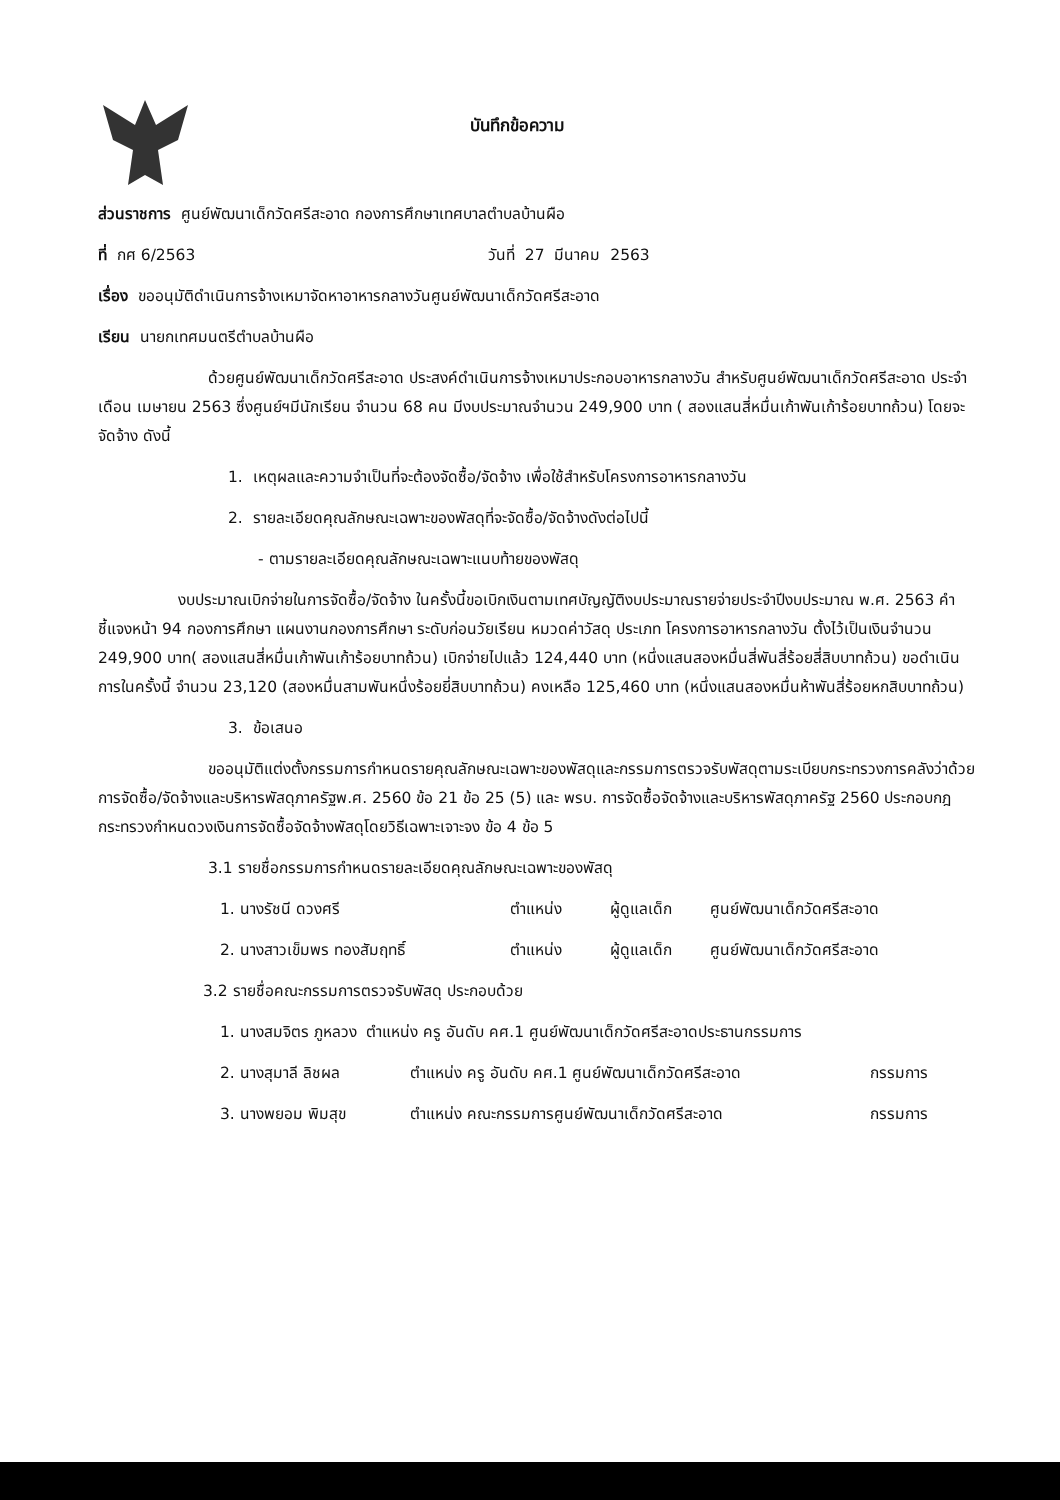บันทึกข้อความ
ส่วนราชการ ศูนย์พัฒนาเด็กวัดศรีสะอาด กองการศึกษาเทศบาลตำบลบ้านผือ
ที่ กศ 6/2563 วันที่ 27 มีนาคม 2563
เรื่อง ขออนุมัติดำเนินการจ้างเหมาจัดหาอาหารกลางวันศูนย์พัฒนาเด็กวัดศรีสะอาด
เรียน นายกเทศมนตรีตำบลบ้านผือ
ด้วยศูนย์พัฒนาเด็กวัดศรีสะอาด ประสงค์ดำเนินการจ้างเหมาประกอบอาหารกลางวัน สำหรับศูนย์พัฒนาเด็กวัดศรีสะอาด ประจำเดือน เมษายน 2563 ซึ่งศูนย์ฯมีนักเรียน จำนวน 68 คน มีงบประมาณจำนวน 249,900 บาท ( สองแสนสี่หมื่นเก้าพันเก้าร้อยบาทถ้วน) โดยจะจัดจ้าง ดังนี้
1. เหตุผลและความจำเป็นที่จะต้องจัดซื้อ/จัดจ้าง เพื่อใช้สำหรับโครงการอาหารกลางวัน
2. รายละเอียดคุณลักษณะเฉพาะของพัสดุที่จะจัดซื้อ/จัดจ้างดังต่อไปนี้
- ตามรายละเอียดคุณลักษณะเฉพาะแนบท้ายของพัสดุ
งบประมาณเบิกจ่ายในการจัดซื้อ/จัดจ้าง ในครั้งนี้ขอเบิกเงินตามเทศบัญญัติงบประมาณรายจ่ายประจำปีงบประมาณ พ.ศ. 2563 คำชี้แจงหน้า 94 กองการศึกษา แผนงานกองการศึกษา ระดับก่อนวัยเรียน หมวดค่าวัสดุ ประเภท โครงการอาหารกลางวัน ตั้งไว้เป็นเงินจำนวน 249,900 บาท( สองแสนสี่หมื่นเก้าพันเก้าร้อยบาทถ้วน) เบิกจ่ายไปแล้ว 124,440 บาท (หนึ่งแสนสองหมื่นสี่พันสี่ร้อยสี่สิบบาทถ้วน) ขอดำเนินการในครั้งนี้ จำนวน 23,120 (สองหมื่นสามพันหนึ่งร้อยยี่สิบบาทถ้วน) คงเหลือ 125,460 บาท (หนึ่งแสนสองหมื่นห้าพันสี่ร้อยหกสิบบาทถ้วน)
3. ข้อเสนอ
ขออนุมัติแต่งตั้งกรรมการกำหนดรายคุณลักษณะเฉพาะของพัสดุและกรรมการตรวจรับพัสดุตามระเบียบกระทรวงการคลังว่าด้วยการจัดซื้อ/จัดจ้างและบริหารพัสดุภาครัฐพ.ศ. 2560 ข้อ 21 ข้อ 25 (5) และ พรบ. การจัดซื้อจัดจ้างและบริหารพัสดุภาครัฐ 2560 ประกอบกฎกระทรวงกำหนดวงเงินการจัดซื้อจัดจ้างพัสดุโดยวิธีเฉพาะเจาะจง ข้อ 4 ข้อ 5
3.1 รายชื่อกรรมการกำหนดรายละเอียดคุณลักษณะเฉพาะของพัสดุ
1. นางรัชนี ดวงศรี ตำแหน่ง ผู้ดูแลเด็ก ศูนย์พัฒนาเด็กวัดศรีสะอาด
2. นางสาวเข็มพร ทองสัมฤทธิ์ ตำแหน่ง ผู้ดูแลเด็ก ศูนย์พัฒนาเด็กวัดศรีสะอาด
3.2 รายชื่อคณะกรรมการตรวจรับพัสดุ ประกอบด้วย
1. นางสมจิตร ภูหลวง ตำแหน่ง ครู อันดับ คศ.1 ศูนย์พัฒนาเด็กวัดศรีสะอาดประธานกรรมการ
2. นางสุมาลี ลิชผล ตำแหน่ง ครู อันดับ คศ.1 ศูนย์พัฒนาเด็กวัดศรีสะอาด กรรมการ
3. นางพยอม พิมสุข ตำแหน่ง คณะกรรมการศูนย์พัฒนาเด็กวัดศรีสะอาด กรรมการ